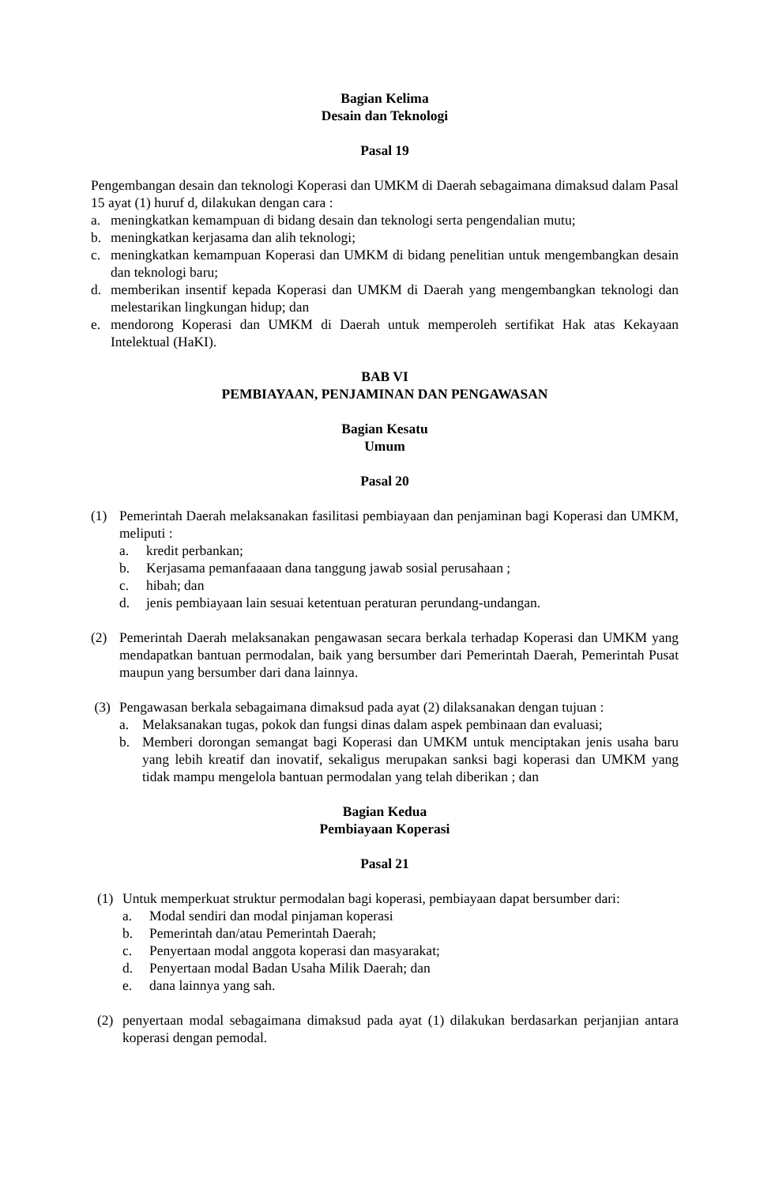Bagian Kelima
Desain dan Teknologi
Pasal 19
Pengembangan desain dan teknologi Koperasi dan UMKM di Daerah sebagaimana dimaksud dalam Pasal 15 ayat (1) huruf d, dilakukan dengan cara :
a. meningkatkan kemampuan di bidang desain dan teknologi serta pengendalian mutu;
b. meningkatkan kerjasama dan alih teknologi;
c. meningkatkan kemampuan Koperasi dan UMKM di bidang penelitian untuk mengembangkan desain dan teknologi baru;
d. memberikan insentif kepada Koperasi dan UMKM di Daerah yang mengembangkan teknologi dan melestarikan lingkungan hidup; dan
e. mendorong Koperasi dan UMKM di Daerah untuk memperoleh sertifikat Hak atas Kekayaan Intelektual (HaKI).
BAB VI
PEMBIAYAAN, PENJAMINAN DAN PENGAWASAN
Bagian Kesatu
Umum
Pasal 20
(1) Pemerintah Daerah melaksanakan fasilitasi pembiayaan dan penjaminan bagi Koperasi dan UMKM, meliputi :
a. kredit perbankan;
b. Kerjasama pemanfaaaan dana tanggung jawab sosial perusahaan ;
c. hibah; dan
d. jenis pembiayaan lain sesuai ketentuan peraturan perundang-undangan.
(2) Pemerintah Daerah melaksanakan pengawasan secara berkala terhadap Koperasi dan UMKM yang mendapatkan bantuan permodalan, baik yang bersumber dari Pemerintah Daerah, Pemerintah Pusat maupun yang bersumber dari dana lainnya.
(3) Pengawasan berkala sebagaimana dimaksud pada ayat (2) dilaksanakan dengan tujuan :
a. Melaksanakan tugas, pokok dan fungsi dinas dalam aspek pembinaan dan evaluasi;
b. Memberi dorongan semangat bagi Koperasi dan UMKM untuk menciptakan jenis usaha baru yang lebih kreatif dan inovatif, sekaligus merupakan sanksi bagi koperasi dan UMKM yang tidak mampu mengelola bantuan permodalan yang telah diberikan ; dan
Bagian Kedua
Pembiayaan Koperasi
Pasal 21
(1) Untuk memperkuat struktur permodalan bagi koperasi, pembiayaan dapat bersumber dari:
a. Modal sendiri dan modal pinjaman koperasi
b. Pemerintah dan/atau Pemerintah Daerah;
c. Penyertaan modal anggota koperasi dan masyarakat;
d. Penyertaan modal Badan Usaha Milik Daerah; dan
e. dana lainnya yang sah.
(2) penyertaan modal sebagaimana dimaksud pada ayat (1) dilakukan berdasarkan perjanjian antara koperasi dengan pemodal.